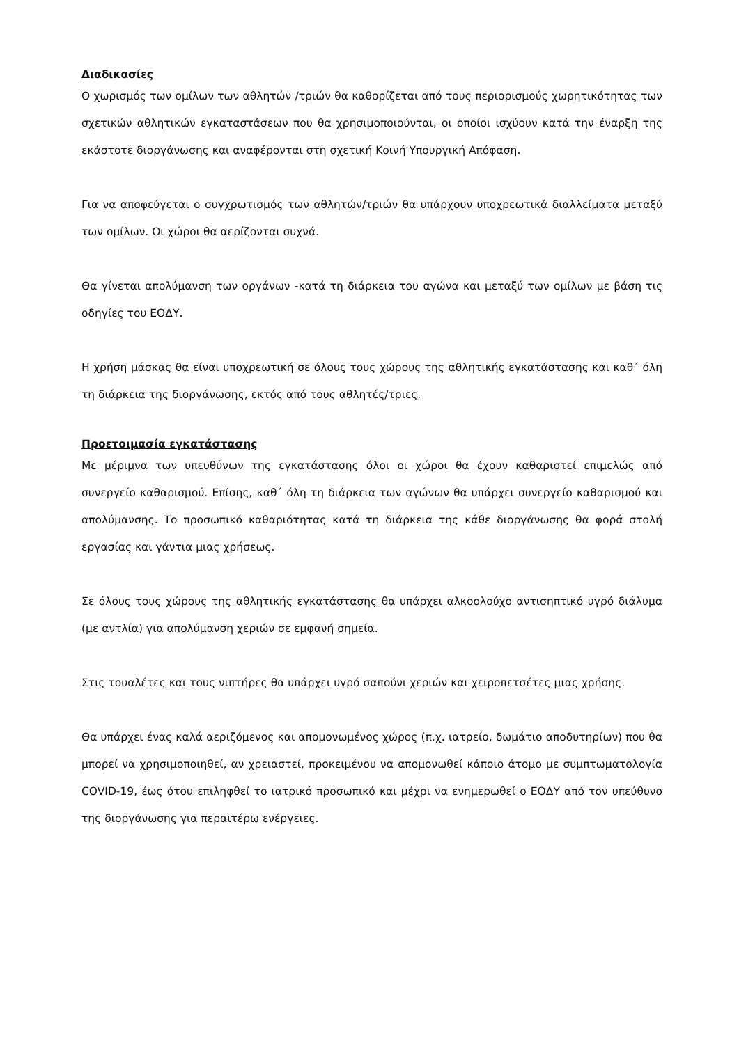Διαδικασίες
Ο χωρισμός των ομίλων των αθλητών /τριών θα καθορίζεται από τους περιορισμούς χωρητικότητας των σχετικών αθλητικών εγκαταστάσεων που θα χρησιμοποιούνται, οι οποίοι ισχύουν κατά την έναρξη της εκάστοτε διοργάνωσης και αναφέρονται στη σχετική Κοινή Υπουργική Απόφαση.
Για να αποφεύγεται ο συγχρωτισμός των αθλητών/τριών θα υπάρχουν υποχρεωτικά διαλλείματα μεταξύ των ομίλων. Οι χώροι θα αερίζονται συχνά.
Θα γίνεται απολύμανση των οργάνων -κατά τη διάρκεια του αγώνα και μεταξύ των ομίλων με βάση τις οδηγίες του ΕΟΔΥ.
Η χρήση μάσκας θα είναι υποχρεωτική σε όλους τους χώρους της αθλητικής εγκατάστασης και καθ΄ όλη τη διάρκεια της διοργάνωσης, εκτός από τους αθλητές/τριες.
Προετοιμασία εγκατάστασης
Με μέριμνα των υπευθύνων της εγκατάστασης όλοι οι χώροι θα έχουν καθαριστεί επιμελώς από συνεργείο καθαρισμού. Επίσης, καθ΄ όλη τη διάρκεια των αγώνων θα υπάρχει συνεργείο καθαρισμού και απολύμανσης. Το προσωπικό καθαριότητας κατά τη διάρκεια της κάθε διοργάνωσης θα φορά στολή εργασίας και γάντια μιας χρήσεως.
Σε όλους τους χώρους της αθλητικής εγκατάστασης θα υπάρχει αλκοολούχο αντισηπτικό υγρό διάλυμα (με αντλία) για απολύμανση χεριών σε εμφανή σημεία.
Στις τουαλέτες και τους νιπτήρες θα υπάρχει υγρό σαπούνι χεριών και χειροπετσέτες μιας χρήσης.
Θα υπάρχει ένας καλά αεριζόμενος και απομονωμένος χώρος (π.χ. ιατρείο, δωμάτιο αποδυτηρίων) που θα μπορεί να χρησιμοποιηθεί, αν χρειαστεί, προκειμένου να απομονωθεί κάποιο άτομο με συμπτωματολογία COVID-19, έως ότου επιληφθεί το ιατρικό προσωπικό και μέχρι να ενημερωθεί ο ΕΟΔΥ από τον υπεύθυνο της διοργάνωσης για περαιτέρω ενέργειες.